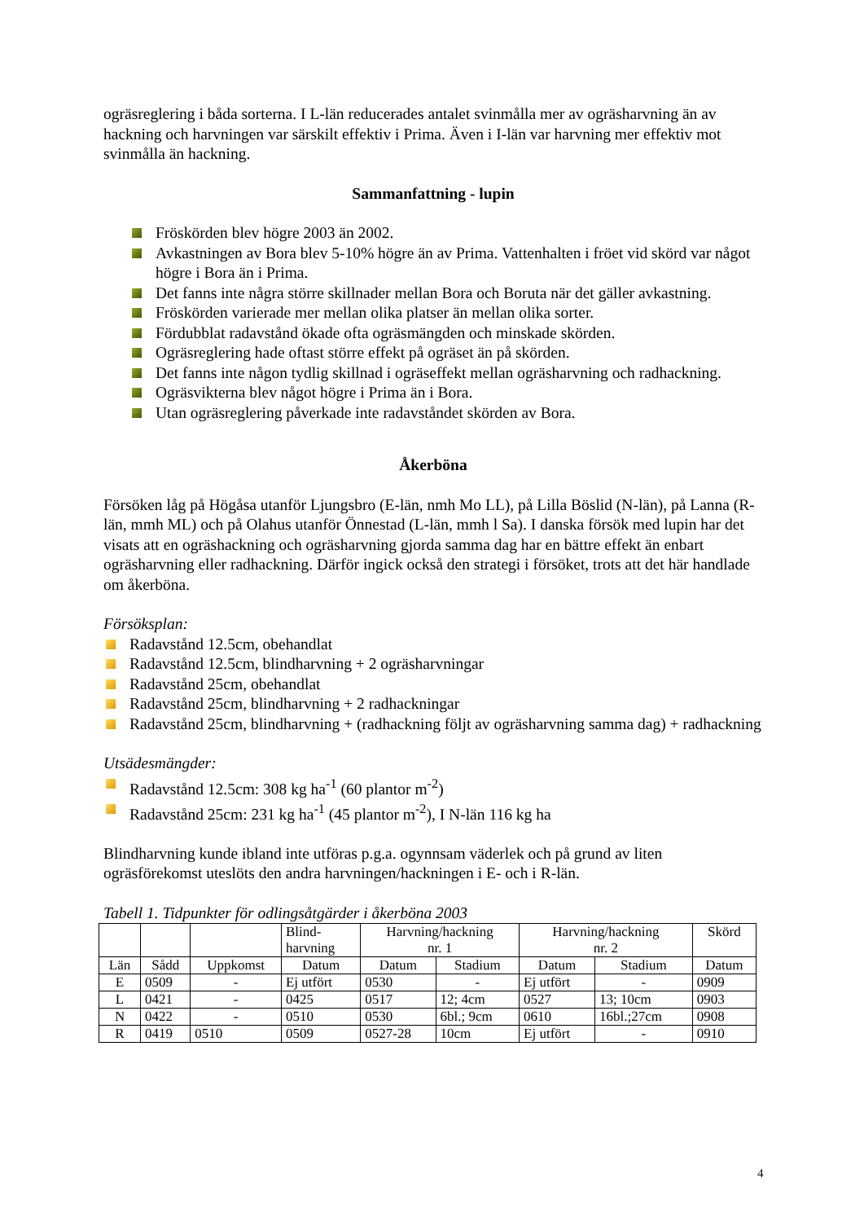ogräsreglering i båda sorterna. I L-län reducerades antalet svinmålla mer av ogräsharvning än av hackning och harvningen var särskilt effektiv i Prima. Även i I-län var harvning mer effektiv mot svinmålla än hackning.
Sammanfattning - lupin
Fröskörden blev högre 2003 än 2002.
Avkastningen av Bora blev 5-10% högre än av Prima. Vattenhalten i fröet vid skörd var något högre i Bora än i Prima.
Det fanns inte några större skillnader mellan Bora och Boruta när det gäller avkastning.
Fröskörden varierade mer mellan olika platser än mellan olika sorter.
Fördubblat radavstånd ökade ofta ogräsmängden och minskade skörden.
Ogräsreglering hade oftast större effekt på ogräset än på skörden.
Det fanns inte någon tydlig skillnad i ogräseffekt mellan ogräsharvning och radhackning.
Ogräsvikterna blev något högre i Prima än i Bora.
Utan ogräsreglering påverkade inte radavståndet skörden av Bora.
Åkerböna
Försöken låg på Högåsa utanför Ljungsbro (E-län, nmh Mo LL), på Lilla Böslid (N-län), på Lanna (R-län, mmh ML) och på Olahus utanför Önnestad (L-län, mmh l Sa). I danska försök med lupin har det visats att en ogräshackning och ogräsharvning gjorda samma dag har en bättre effekt än enbart ogräsharvning eller radhackning. Därför ingick också den strategi i försöket, trots att det här handlade om åkerböna.
Försöksplan:
Radavstånd 12.5cm, obehandlat
Radavstånd 12.5cm, blindharvning + 2 ogräsharvningar
Radavstånd 25cm, obehandlat
Radavstånd 25cm, blindharvning + 2 radhackningar
Radavstånd 25cm, blindharvning + (radhackning följt av ogräsharvning samma dag) + radhackning
Utsädesmängder:
Radavstånd 12.5cm: 308 kg ha<sup>-1</sup> (60 plantor m<sup>-2</sup>)
Radavstånd 25cm: 231 kg ha<sup>-1</sup> (45 plantor m<sup>-2</sup>), I N-län 116 kg ha
Blindharvning kunde ibland inte utföras p.g.a. ogynnsam väderlek och på grund av liten ogräsförekomst uteslöts den andra harvningen/hackningen i E- och i R-län.
Tabell 1. Tidpunkter för odlingsåtgärder i åkerböna 2003
| | | | Blind- harvning | Harvning/hackning nr. 1 | | Harvning/hackning nr. 2 | | Skörd |
| --- | --- | --- | --- | --- | --- | --- | --- | --- |
| Län | Sådd | Uppkomst | Datum | Datum | Stadium | Datum | Stadium | Datum |
| E | 0509 | - | Ej utfört | 0530 | - | Ej utfört | - | 0909 |
| L | 0421 | - | 0425 | 0517 | 12; 4cm | 0527 | 13; 10cm | 0903 |
| N | 0422 | - | 0510 | 0530 | 6bl.; 9cm | 0610 | 16bl.;27cm | 0908 |
| R | 0419 | 0510 | 0509 | 0527-28 | 10cm | Ej utfört | - | 0910 |
4